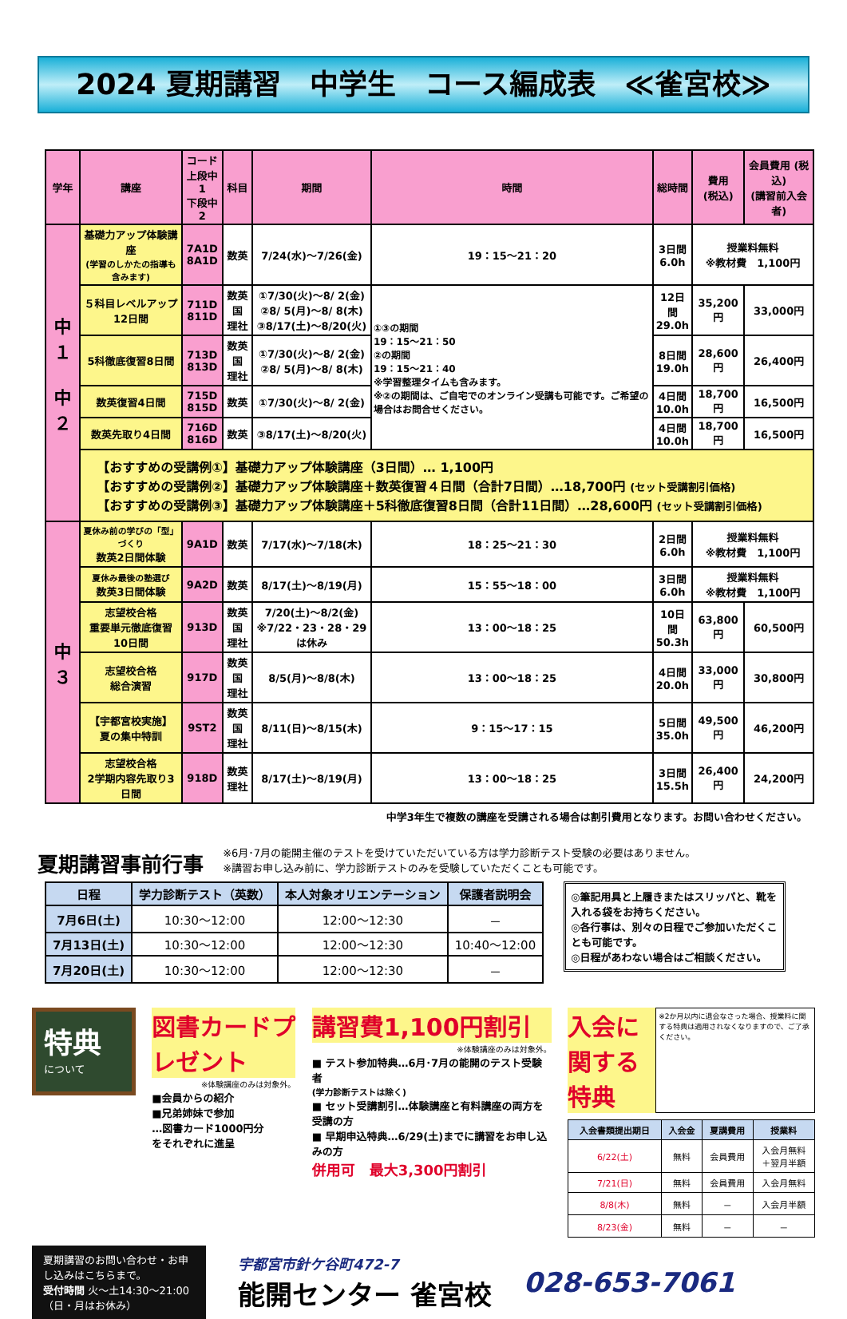2024 夏期講習　中学生　コース編成表　≪雀宮校≫
| 学年 | 講座 | コード 上段中1 下段中2 | 科目 | 期間 | 時間 | 総時間 | 費用 (税込) | 会員費用 (税込) (講習前入会者) |
| --- | --- | --- | --- | --- | --- | --- | --- | --- |
| 中１ 中２ | 基礎力アップ体験講座 (学習のしかたの指導も含みます) | 7A1D 8A1D | 数英 | 7/24(水)～7/26(金) | 19：15～21：20 | 3日間 6.0h | 授業料無料 ※教材費 1,100円 | |
| | ５科目レベルアップ12日間 | 711D 811D | 数英国 理社 | ①7/30(火)～8/ 2(金) ②8/ 5(月)～8/ 8(木) ③8/17(土)～8/20(火) | ①③の期間 19：15～21：50 ②の期間 19：15～21：40 ※学習整理タイムも含みます。 ※②の期間は、ご自宅でのオンライン受講も可能です。ご希望の場合はお問合せください。 | 12日間 29.0h | 35,200円 | 33,000円 |
| | 5科徹底復習8日間 | 713D 813D | 数英国 理社 | ①7/30(火)～8/ 2(金) ②8/ 5(月)～8/ 8(木) | | 8日間 19.0h | 28,600円 | 26,400円 |
| | 数英復習4日間 | 715D 815D | 数英 | ①7/30(火)～8/ 2(金) | | 4日間 10.0h | 18,700円 | 16,500円 |
| | 数英先取り4日間 | 716D 816D | 数英 | ③8/17(土)～8/20(火) | | 4日間 10.0h | 18,700円 | 16,500円 |
| | 【おすすめの受講例①】基礎力アップ体験講座（3日間）… 1,100円 【おすすめの受講例②】基礎力アップ体験講座＋数英復習４日間（合計7日間）…18,700円 (セット受講割引価格) 【おすすめの受講例③】基礎力アップ体験講座＋5科徹底復習8日間（合計11日間）…28,600円 (セット受講割引価格) | | | | | | | |
| 中３ | 夏休み前の学びの「型」づくり 数英2日間体験 | 9A1D | 数英 | 7/17(水)～7/18(木) | 18：25～21：30 | 2日間 6.0h | 授業料無料 ※教材費 1,100円 | |
| | 夏休み最後の塾選び 数英3日間体験 | 9A2D | 数英 | 8/17(土)～8/19(月) | 15：55～18：00 | 3日間 6.0h | 授業料無料 ※教材費 1,100円 | |
| | 志望校合格 重要単元徹底復習10日間 | 913D | 数英国 理社 | 7/20(土)～8/2(金) ※7/22・23・28・29は休み | 13：00～18：25 | 10日間 50.3h | 63,800円 | 60,500円 |
| | 志望校合格 総合演習 | 917D | 数英国 理社 | 8/5(月)～8/8(木) | 13：00～18：25 | 4日間 20.0h | 33,000円 | 30,800円 |
| | 【宇都宮校実施】 夏の集中特訓 | 9ST2 | 数英国 理社 | 8/11(日)～8/15(木) | 9：15～17：15 | 5日間 35.0h | 49,500円 | 46,200円 |
| | 志望校合格 2学期内容先取り3日間 | 918D | 数英 理社 | 8/17(土)～8/19(月) | 13：00～18：25 | 3日間 15.5h | 26,400円 | 24,200円 |
中学3年生で複数の講座を受講される場合は割引費用となります。お問い合わせください。
夏期講習事前行事
※6月･7月の能開主催のテストを受けていただいている方は学力診断テスト受験の必要はありません。
※講習お申し込み前に、学力診断テストのみを受験していただくことも可能です。
| 日程 | 学力診断テスト（英数） | 本人対象オリエンテーション | 保護者説明会 |
| --- | --- | --- | --- |
| 7月6日(土) | 10:30～12:00 | 12:00～12:30 | － |
| 7月13日(土) | 10:30～12:00 | 12:00～12:30 | 10:40～12:00 |
| 7月20日(土) | 10:30～12:00 | 12:00～12:30 | － |
◎筆記用具と上履きまたはスリッパと、靴を入れる袋をお持ちください。
◎各行事は、別々の日程でご参加いただくことも可能です。
◎日程があわない場合はご相談ください。
特典
について
図書カードプレゼント
※体験講座のみは対象外。
■会員からの紹介
■兄弟姉妹で参加
…図書カード1000円分
をそれぞれに進呈
講習費1,100円割引
※体験講座のみは対象外。
■ テスト参加特典…6月･7月の能開のテスト受験者
(学力診断テストは除く)
■ セット受講割引…体験講座と有料講座の両方を受講の方
■ 早期申込特典…6/29(土)までに講習をお申し込みの方
併用可　最大3,300円割引
入会に関する特典 ※2か月以内に退会なさった場合、授業料に関する特典は適用されなくなりますので、ご了承ください。
| 入会書類提出期日 | 入会金 | 夏講費用 | 授業料 |
| --- | --- | --- | --- |
| 6/22(土) | 無料 | 会員費用 | 入会月無料 ＋翌月半額 |
| 7/21(日) | 無料 | 会員費用 | 入会月無料 |
| 8/8(木) | 無料 | － | 入会月半額 |
| 8/23(金) | 無料 | － | － |
夏期講習のお問い合わせ・お申し込みはこちらまで。
受付時間 火～土14:30～21:00（日・月はお休み）
宇都宮市針ケ谷町472-7
能開センター 雀宮校
028-653-7061